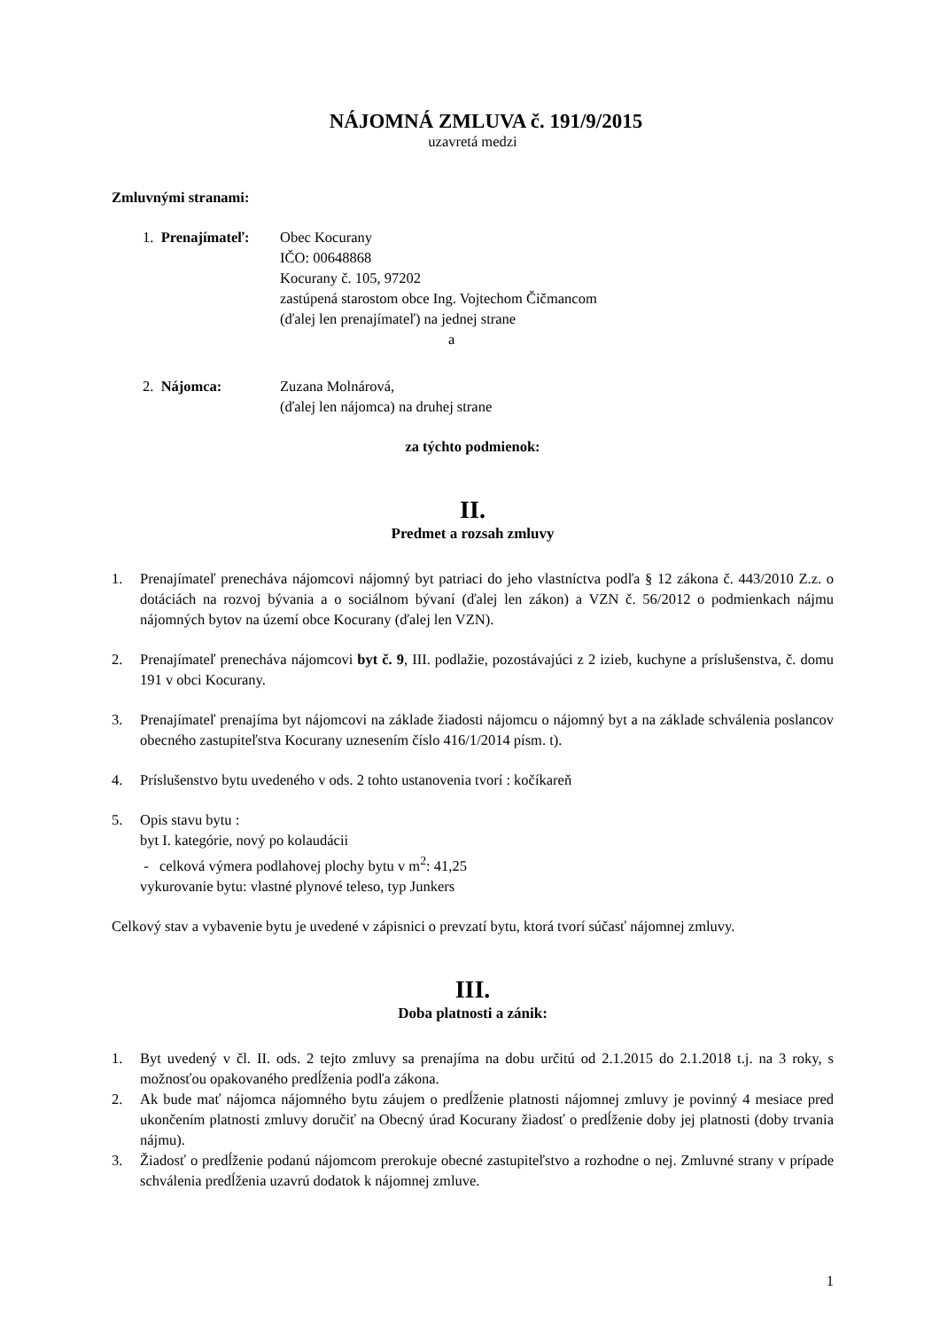NÁJOMNÁ ZMLUVA č. 191/9/2015
uzavretá medzi
Zmluvnými stranami:
1. Prenajímateľ:
Obec Kocurany
IČO: 00648868
Kocurany č. 105, 97202
zastúpená starostom obce Ing. Vojtechom Čičmancom
(ďalej len prenajímateľ) na jednej strane
a
2. Nájomca: Zuzana Molnárová,
(ďalej len nájomca) na druhej strane
za týchto podmienok:
II.
Predmet a rozsah zmluvy
1. Prenajímateľ prenecháva nájomcovi nájomný byt patriaci do jeho vlastníctva podľa § 12 zákona č. 443/2010 Z.z. o dotáciách na rozvoj bývania a o sociálnom bývaní (ďalej len zákon) a VZN č. 56/2012 o podmienkach nájmu nájomných bytov na území obce Kocurany (ďalej len VZN).
2. Prenajímateľ prenecháva nájomcovi byt č. 9, III. podlažie, pozostávajúci z 2 izieb, kuchyne a príslušenstva, č. domu 191 v obci Kocurany.
3. Prenajímateľ prenajíma byt nájomcovi na základe žiadosti nájomcu o nájomný byt a na základe schválenia poslancov obecného zastupiteľstva Kocurany uznesením číslo 416/1/2014 písm. t).
4. Príslušenstvo bytu uvedeného v ods. 2 tohto ustanovenia tvorí : kočíkareň
5. Opis stavu bytu :
byt I. kategórie, nový po kolaudácii
- celková výmera podlahovej plochy bytu v m<sup>2</sup>: 41,25
vykurovanie bytu: vlastné plynové teleso, typ Junkers
Celkový stav a vybavenie bytu je uvedené v zápisnici o prevzatí bytu, ktorá tvorí súčasť nájomnej zmluvy.
III.
Doba platnosti a zánik:
1. Byt uvedený v čl. II. ods. 2 tejto zmluvy sa prenajíma na dobu určitú od 2.1.2015 do 2.1.2018 t.j. na 3 roky, s možnosťou opakovaného predĺženia podľa zákona.
2. Ak bude mať nájomca nájomného bytu záujem o predĺženie platnosti nájomnej zmluvy je povinný 4 mesiace pred ukončením platnosti zmluvy doručiť na Obecný úrad Kocurany žiadosť o predĺženie doby jej platnosti (doby trvania nájmu).
3. Žiadosť o predĺženie podanú nájomcom prerokuje obecné zastupiteľstvo a rozhodne o nej. Zmluvné strany v prípade schválenia predĺženia uzavrú dodatok k nájomnej zmluve.
1